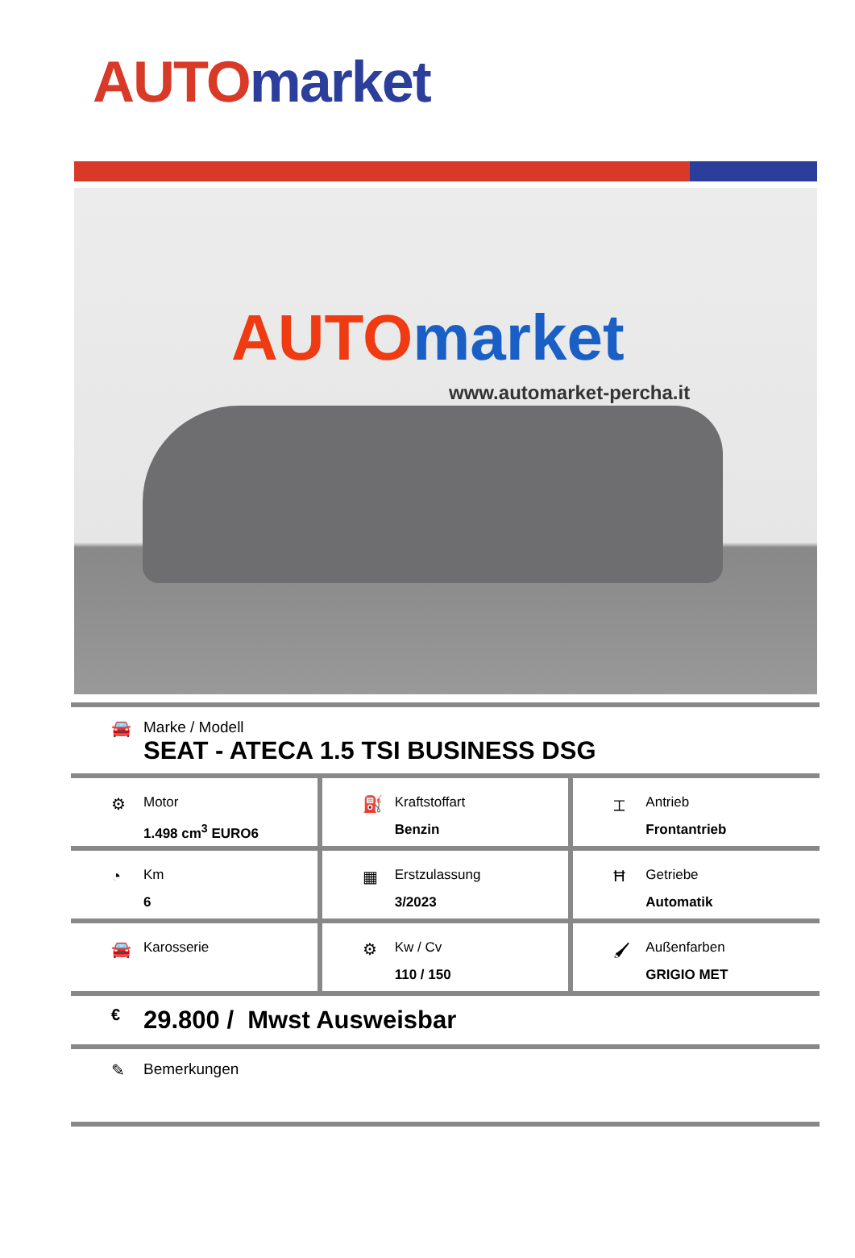AUTO market
AUTO market
www.automarket-percha.it
🚘 Marke / Modell
SEAT - ATECA 1.5 TSI BUSINESS DSG
⚙
Motor
1.498 cm<sup>3</sup> EURO6
⛽
Kraftstoffart
Benzin
⌶
Antrieb
Frontantrieb
◔
Km
6
▦
Erstzulassung
3/2023
Ħ
Getriebe
Automatik
🚘
Karosserie
⚙
Kw / Cv
110 / 150
🖌
Außenfarben
GRIGIO MET
€
29.800 / Mwst Ausweisbar
✎ Bemerkungen